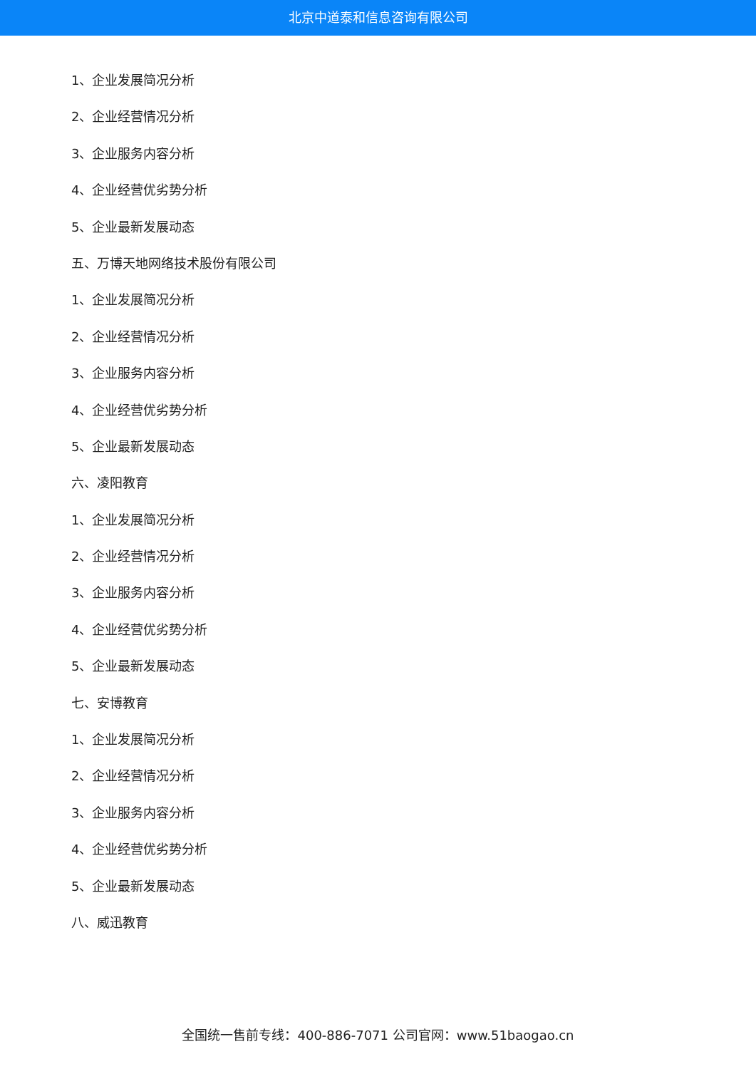北京中道泰和信息咨询有限公司
1、企业发展简况分析
2、企业经营情况分析
3、企业服务内容分析
4、企业经营优劣势分析
5、企业最新发展动态
五、万博天地网络技术股份有限公司
1、企业发展简况分析
2、企业经营情况分析
3、企业服务内容分析
4、企业经营优劣势分析
5、企业最新发展动态
六、凌阳教育
1、企业发展简况分析
2、企业经营情况分析
3、企业服务内容分析
4、企业经营优劣势分析
5、企业最新发展动态
七、安博教育
1、企业发展简况分析
2、企业经营情况分析
3、企业服务内容分析
4、企业经营优劣势分析
5、企业最新发展动态
八、威迅教育
全国统一售前专线：400-886-7071 公司官网：www.51baogao.cn